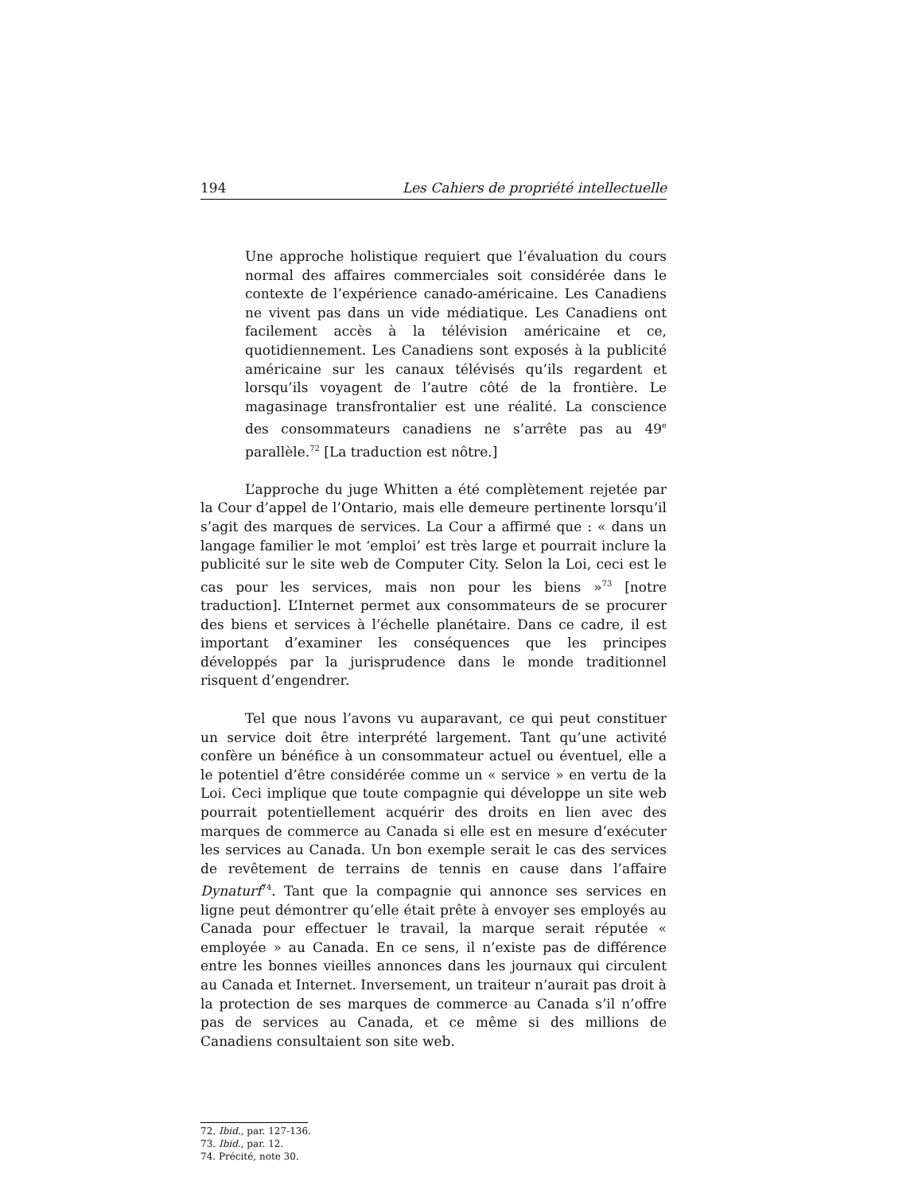194 Les Cahiers de propriété intellectuelle
Une approche holistique requiert que l’évaluation du cours normal des affaires commerciales soit considérée dans le contexte de l’expérience canado-américaine. Les Canadiens ne vivent pas dans un vide médiatique. Les Canadiens ont facilement accès à la télévision américaine et ce, quotidiennement. Les Canadiens sont exposés à la publicité américaine sur les canaux télévisés qu’ils regardent et lorsqu’ils voyagent de l’autre côté de la frontière. Le magasinage transfrontalier est une réalité. La conscience des consommateurs canadiens ne s’arrête pas au 49<sup>e</sup> parallèle.<sup>72</sup> [La traduction est nôtre.]
L’approche du juge Whitten a été complètement rejetée par la Cour d’appel de l’Ontario, mais elle demeure pertinente lorsqu’il s’agit des marques de services. La Cour a affirmé que : « dans un langage familier le mot ‘emploi’ est très large et pourrait inclure la publicité sur le site web de Computer City. Selon la Loi, ceci est le cas pour les services, mais non pour les biens »<sup>73</sup> [notre traduction]. L’Internet permet aux consommateurs de se procurer des biens et services à l’échelle planétaire. Dans ce cadre, il est important d’examiner les conséquences que les principes développés par la jurisprudence dans le monde traditionnel risquent d’engendrer.
Tel que nous l’avons vu auparavant, ce qui peut constituer un service doit être interprété largement. Tant qu’une activité confère un bénéfice à un consommateur actuel ou éventuel, elle a le potentiel d’être considérée comme un « service » en vertu de la Loi. Ceci implique que toute compagnie qui développe un site web pourrait potentiellement acquérir des droits en lien avec des marques de commerce au Canada si elle est en mesure d’exécuter les services au Canada. Un bon exemple serait le cas des services de revêtement de terrains de tennis en cause dans l’affaire Dynaturf<sup>74</sup>. Tant que la compagnie qui annonce ses services en ligne peut démontrer qu’elle était prête à envoyer ses employés au Canada pour effectuer le travail, la marque serait réputée « employée » au Canada. En ce sens, il n’existe pas de différence entre les bonnes vieilles annonces dans les journaux qui circulent au Canada et Internet. Inversement, un traiteur n’aurait pas droit à la protection de ses marques de commerce au Canada s’il n’offre pas de services au Canada, et ce même si des millions de Canadiens consultaient son site web.
72. Ibid., par. 127-136.
73. Ibid., par. 12.
74. Précité, note 30.